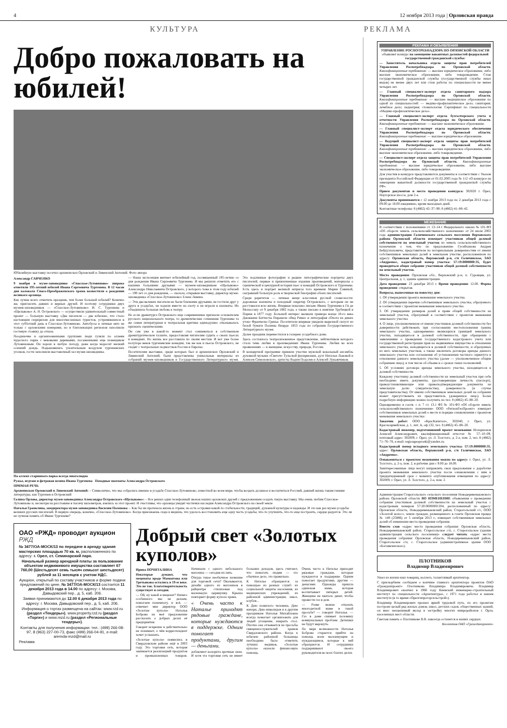4 12 ноября 2013 года | Орловская правда
КУЛЬТУРА РЕКЛАМА
Добро пожаловать на юбилей!
Юбилейную выставку посетил архиепископ Орловский и Ливенский Антоний. Фото автора
Александр САВЧЕНКО
9 ноября в музее-заповеднике «Спасское-Лутовиново» широко отметили 195-летний юбилей Ивана Сергеевича Тургенева. В 12 часов дня колокола Спасо-Преображенского храма возвестили о рождении великого орловца.
Как лучше всего отметить праздник, тем более большой юбилей? Конечно же, пригласить давних и верных друзей. И поэтому сотрудники двух музеев-заповедников — «Спасское-Лутовиново» И. С. Тургенева и «Щелыково» А. Н. Островского — осуществили удивительный совместный проект — большую выставку «Два писателя — два юбилея», что стало настоящим сюрпризом для многочисленных туристов, устремившихся в этот субботний день в Спасское-Лутовиново. Автобусы и личные авто не только с орловскими номерами, но и близлежащих регионов заполнили гостевую стоянку до отказа.
Поодиночке и организованными группами люди гуляли по аллеям чудесного парка с вековыми деревьями, посаженными еще помещиком Лутовиновым. Он хорош в любую погоду, даже когда моросит мелкий осенний дождь. Надышавшись упоительным воздухом тургеневских уголков, гости заполнили выставочный зал музея-заповедника.
— Наша экспозиция венчает юбилейный год, посвященный 195-летию со дня рождения Ивана Сергеевича Тургенева. И мы решили отметить его с нашими большими друзьями — музеем-заповедником «Щелыково» Александра Николаевича Островского, у которого тоже в этом году юбилей — 190 лет со дня рождения, — сказала, открывая выставку, директор музея-заповедника «Спасское-Лутовиново» Елена Левина.
— Эти два великих писателя не были близкими друзьями, не гостили друг у друга в усадьбах, не ходили вместе на охоту и не играли в шахматы. Их объединила большая любовь к театру.
Но если драматурга Островского еще современники признали основателем русского национального театра, то драматические сочинения Тургенева та же самая литературная и театральная критика единодушно отказывалась признать сценическими.
Он сам уже в какой-то момент стал сомневаться в собственном драматургическом таланте, предоставляя читателям судить о своих пьесах и комедиях. Но жизнь все расставила по своим местам. И вот уже более полутора веков тургеневские комедии, так же как и пьесы Островского, не сходят с театральных подмостков России и Европы.
Посетителям выставки, среди которых был и архиепископ Орловский и Ливенский Антоний, были представлены уникальные материалы из собраний музеев-заповедников и Государственного Литературного музея. Это подлинные фотографии и редкие литографические портреты двух писателей, первые и прижизненные издания произведений, материалы о сценической и цензурной истории пьес и комедий Островского и Тургенева. Есть здесь и портрет великой актрисы того времени Марии Савиной, сыгравшей большую роль в творческой биографии обоих писателей.
Среди раритетов — личные вещи классиков русской словесности: дорожные шахматы и походный секретер Островского, с которым он не расставался всю жизнь. Впервые показано письмо Ивана Тургенева к Ги де Мопассану от 9 декабря 1882 года, а также письмо к княгине Трубецкой в Париж в 1877 году. Большой интерес вызвали гравюра конца 18-го века Джованни Баттисты Пиранези «Вид Рима» и литография «Охота на диких уток» Франческо Гренье. Посетители впервые увидели вырезной силуэт из белой бумаги Полины Виардо 1853 года из собрания Государственного Литературного музея.
Далее праздник переместился в галерею усадебного дома.
Здесь состоялось театрализованное представление, лейтмотивом которого стала тема любви в произведениях Ивана Тургенева. Любви во всех проявлениях — к женщине, искусству, природе, России.
В концертной программе приняли участие мужской вокальный ансамбль духовной музыки «Светоч» Тульской филармонии, дуэт Натальи Львовой и Алексея Симоновского, артисты Вадим Подалев и Алексей Лукьянчиков.
На аллеях старинного парка всегда многолюдно
Ружье, ягдташ и фетровая шляпа Ивана Тургенева Походные шахматы Александра Островского
ПРЯМАЯ РЕЧЬ
Архиепископ Орловский и Ливенский Антоний: – Символично, что мы собрались именно в усадьбе Спасское-Лутовиново, известной во всем мире, чтобы воздать должное и восхититься Россией, давшей жизнь таким гениям литературы, как Тургенев и Островский
Галина Орлова, директор музея-заповедника Александра Островского «Щелыково»: – Все решил один телефонный звонок наших орловских друзей с предложением создать такую выставку. Мы очень любим Спасское-Лутовиново и, несмотря на расстояние в тысячу километров, взялись за этот проект. И счастливы, что орловцы увидят частички наследия Александра Островского на своей земле
Наталья Грамолина, замдиректора музея-заповедника Василия Поленова: – Как бы ни протекала жизнь в стране, но есть островки какой-то стабильности, традиций, духовной культуры и надежды. И это как раз музеи-усадьбы великих русских писателей. В первую очередь, конечно, «Спасское-Лутовиново». Когда приезжаешь сюда и видишь, что удалось восстановить еще одну часть усадьбы, что-то улучшить, что-то еще построить, сердце радуется. Это ли не лучшая память об Иване Тургеневе?
ОАО «РЖД» проводит аукцион РЖД
№ 3477/ОА-МОСК/13 по передаче в аренду здания мастерских площадью 70 кв. м, расположенного по адресу: г. Орел, ст. Семинарский парк.
Начальный размер арендной платы за пользование объектом недвижимого имущества составляет 67 760,00 (Шестьдесят семь тысяч семьсот шестьдесят) рублей за 11 месяцев с учетом НДС.
Аукцион, открытый по составу участников и форме подачи предложений по цене, № 3477/ОА-МОСК/13 состоится 11 декабря 2013 года в 14.00 по адресу: г. Москва, Давыдовский пер., д. 5, каб. 206.
Заявки принимаются до 12.00 6 декабря 2013 года по адресу: г. Москва, Давыдовский пер., д. 5, каб. 206.
Информация о торгах размещена на сайтах: www.rzd.ru (раздел «Тендеры»), www.property.rzd.ru (раздел «Торги») и www.mzd.ru (раздел «Региональные тендеры»).
Контакты для получения информации: тел.: (499) 266-08-97, 8 (963) 227-00-73, факс (499) 266-04-91, e-mail: aremda-mzd@mail.ru
Реклама
Добрый свет «Золотых куполов»
Ирина ПОЧИТАЛИНА
Некоторые думают, что меценаты вроде Мамонтова или Третьякова остались в 19-м веке. Это не так. Благотворительность существует и сегодня.
— Ой, ну какой я меценат? Ничего особенного мы не делаем, помогаем понемногу, и всё, — отвечает мне директор ООО «Золотые купола» Наталья Боброва на моё предложение рассказать о добрых делах её предприятия.
Говорит искренне и действительно не понимает, о чём корреспондент хочет услышать.
«Золотые купола» появились в Свердловском районе ещё в 2003 году. Это торговая сеть, которая занимается реализацией продуктов и промышленных товаров. Начинали с одного небольшого магазина — сегодня их пять.
Откуда такое необычное название для торговой сети? Оказывается, дизайн одного из магазинов в райцентре стилизован под маленькую церквушку. Крыша повторяет форму купола храма.
« Очень часто к Наталье приходят рядовые граждане, которые нуждаются в поддержке. Одним помогает продуктами, другим — деньгами.
добавляют колорита арочные окна. И хотя эта торговая сеть не имеет больших доходов, здесь считают, что помогать людям — это обычное дело, это правильно.
К Наталье обращаются за помощью из разных служб: из социальной защиты населения, из медицинских учреждений, из районной администрации, школ, клубов...
К Дню пожилого человека, Дню матери, Дню инвалидов и к другим праздникам Наталья Михайловна всегда помогает организовать для людей угощение, накрыть стол. Охотно она отзывается на просьбы священнослужителей храмов Свердловского района. Когда к юбилею районной больницы необходимо было отметить лучших медиков, «Золотые купола» оказали финансовую помощь.
Очень часто к Наталье приходят рядовые граждане, которые нуждаются в поддержке. Одним помогает продуктами, другим — деньгами. Однажды пришла одинокая мама, которая воспитывает пятерых детей. Женщине не хватало денег, чтобы провести газ в дом.
— Разве можно отказать многодетной маме в такой просьбе? — говорит Наталья. — Газ в доме снимает половину коммунальных проблем. Детишки не будут мерзнуть.
По мере возможности Наталья Боброва старается прийти на помощь всем малоимущим и нуждающимся, которые к ней обращаются. И сотрудники поддерживают своего руководителя во всех благих делах.
РЕКЛАМА И ОБЪЯВЛЕНИЯ
УПРАВЛЕНИЕ РОСПОТРЕБНАДЗОРА ПО ОРЛОВСКОЙ ОБЛАСТИ объявляет конкурс на замещение вакантных должностей федеральной государственной гражданской службы:
— Заместитель начальника отдела защиты прав потребителей Управления Роспотребнадзора по Орловской области. Квалификационные требования: — высшее юридическое образование, либо высшее экономическое образование, либо товароведение. Стаж государственной гражданской службы (государственной службы иных видов) не менее двух лет или стаж работы по специальности не менее четырех лет.
— Главный специалист-эксперт отдела санитарного надзора Управления Роспотребнадзора по Орловской области. Квалификационные требования: — высшее медицинское образование по одной из специальностей: — медико-профилактическое дело; санитария; лечебное дело; педиатрия; стоматология. Сертификат по специальности «Медико-профилактическое дело».
— Главный специалист-эксперт отдела бухгалтерского учета и отчетности Управления Роспотребнадзора по Орловской области. Квалификационные требования: — высшее экономическое образование.
— Главный специалист-эксперт отдела юридического обеспечения Управления Роспотребнадзора по Орловской области. Квалификационные требования: — высшее юридическое образование.
— Ведущий специалист-эксперт отдела защиты прав потребителей Управления Роспотребнадзора по Орловской области. Квалификационные требования: — высшее юридическое образование, либо высшее экономическое образование, либо товароведение.
— Специалист-эксперт отдела защиты прав потребителей Управления Роспотребнадзора по Орловской области. Квалификационные требования: — высшее юридическое образование, либо высшее экономическое образование, либо товароведение.
Для участия в конкурсе представляются документы в соответствии с Указом президента Российской Федерации от 01.02.2005 года № 112 «О конкурсе на замещение вакантной должности государственной гражданской службы РФ».
Прием документов и место проведения конкурса: 302020 г. Орел, Наугорское шоссе, дом 2-а.
Документы принимаются с 12 ноября 2013 года по 2 декабря 2013 года с 09.00 до 18.00 ежедневно, кроме выходных дней.
Контактные телефоны: 8 (4862) 42–37–90; 8 (4862) 41–88–42.
МЕЖЕВАНИЕ
В соответствии с положениями ст. 13–14.1 Федерального закона № 101-ФЗ «Об обороте земель сельскохозяйственного назначения» от 24 июля 2002 года администрация Галичинского сельского поселения Верховского района Орловской области извещает участников общей долевой собственности на земельный участок из земель сельскохозяйственного назначения о том, что по предложению Гусейханова Андрея Бейдуллаховича, представителя по нотариальным доверенностям от имени собственников земельных долей в земельном участке, расположенном по адресу: Орловская область, Верховский р-н, с/п Галичинское, ЗАО «Андреево», кадастровый номер участка: 57:19:0000000:35, будет проводиться общее собрание участников общей долевой собственности на земельный участок.
Место проведения: Орловская обл., Верховский р-н, п. Суровцев, ул. Центральная, д. 1, здание администрации.
Дата проведения: 23 декабря 2013 г. Время проведения: 12.00. Форма проведения: открытая.
Вопросы, вынесенные на повестку дня:
1. Об утверждении проекта межевания земельного участка.
2. Об утверждении перечня собственников земельного участка, образуемого в соответствии с проектом межевания земельного участка.
3. Об утверждении размеров долей в праве общей собственности на земельный участок, образуемый в соответствии с проектом межевания земельного участка.
4. О лице, уполномоченном от имени участников долевой собственности без доверенности действовать при согласовании местоположения границ земельного участка, одновременно являющихся границей земельного участка, находящегося в долевой собственности, при обращении с заявлениями о проведении государственного кадастрового учета или государственной регистрации прав на недвижимое имущество в отношении земельного участка, находящегося в долевой собственности, и образуемых из него земельных участков, а также заключать договоры аренды данного земельного участка или соглашения об установлении частного сервитута в отношении данного земельного участка (далее — уполномоченное общим собранием лицо), в том числе об объеме и о сроках таких полномочий.
5. Об условиях договора аренды земельного участка, находящегося в долевой собственности.
Каждому участнику долевой собственности на земельный участок при себе необходимо иметь документы, удостоверяющие личность (паспорт), правоустанавливающие или правоподтверждающие документы на земельную долю (свидетельства), доверенность (в случае представительства). От имени собственников земельных долей на собрании может присутствовать их представитель (доверенное лицо). Более подробную информацию можно получить по тел. 8 (4862) 45–88–20.
Одновременно в соотв. с п. 7 ст. 13.1 ФЗ № 101-ФЗ «Об обороте земель сельскохозяйственного назначения» ООО «РегионГеоПроект» извещает собственников земельных долей о месте и порядке ознакомления с проектом межевания земельного участка:
Заказчик работ: ООО «КрасКапитал», 302040, г. Орел, ул. Красноармейская, д. 1, лит. А, оф.132, тел. 8 (4862) 45–88–20.
Кадастровый инженер, подготовивший проект межевания: Илларионов Алексей Александрович, квалификационный аттестат № 57–10–09, почтовый адрес: 302009, г. Орел, ул. Л. Толстого, д. 2-а, пом. 2, тел. 8 (4862) 71–76–78, e-mail: regiongeoproekt@yandex.ru.
Кадастровый номер исходного земельного участка: 57:19:0000000:35, адрес: Орловская область, Верховский р-н, с/п Галичинское, ЗАО «Андреево».
Ознакомиться с проектом межевания можно по адресу: г. Орел, ул. Л. Толстого, д. 2-а, пом. 2, в рабочие дни с 9.00 до 18.00.
Заинтересованные лица могут направлять свои предложения о доработке проекта межевания земельного участка после ознакомления с ним в тридцатидневный срок с момента опубликования извещения по адресу: 302009, г. Орел, ул. Л. Толстого, д. 2-а, пом. 2.
Администрация Старогольского сельского поселения Новодеревеньковского района Орловской области ВО ИЗМЕНЕНИЕ объявления о проведении собрания участников долевой собственности на земельный участок с кадастровым номером 57:20:0000000:204, расположенный по адресу: Орловская область, Новодеревеньковский район, Старогольский с/с, ООО «Золотой колос», земли граждан, размещенного в газете Орловская правда № 148 (25886) от 5 октября 2013 г., извещает собственников земельных долей об изменении места проведения собрания.
Вместо слов «адрес места проведения собрания: Орловская область, Новодеревеньковский район, Старогольское с/п, с. Старогольское (здание администрации сельского поселения)» следует читать «адрес места проведения собрания: Орловская область, Новодеревеньковский район, Старогольское с/п, с. Старогольское (административное здание ООО «Богоявленское»).
ПЛОТНИКОВ
Владимир Владимирович
Ушел из жизни наш товарищ, коллега, талантливый архитектор.
С прискорбием сообщаем о кончине главного архитектора проектов ОАО «Гражданпроект» Плотникова Владимира Владимировича. Владимир Владимирович окончил в 1960 году Киевский инженерно-строительный институт по специальности «Архитектура», с 1971 года работал в нашем институте (в то время «Орелгипрогорсельстрой»).
Владимир Владимирович прошел яркий трудовой путь, по его проектам построен целый ряд жилых домов, школ, детских садов, общественных зданий, он внес неоценимый вклад в застройку многих микрорайонов г. Орла, населенных мест области.
Светлая память о Плотникове В.В. навсегда останется в наших сердцах.
Коллектив ОАО «Гражданпроект»